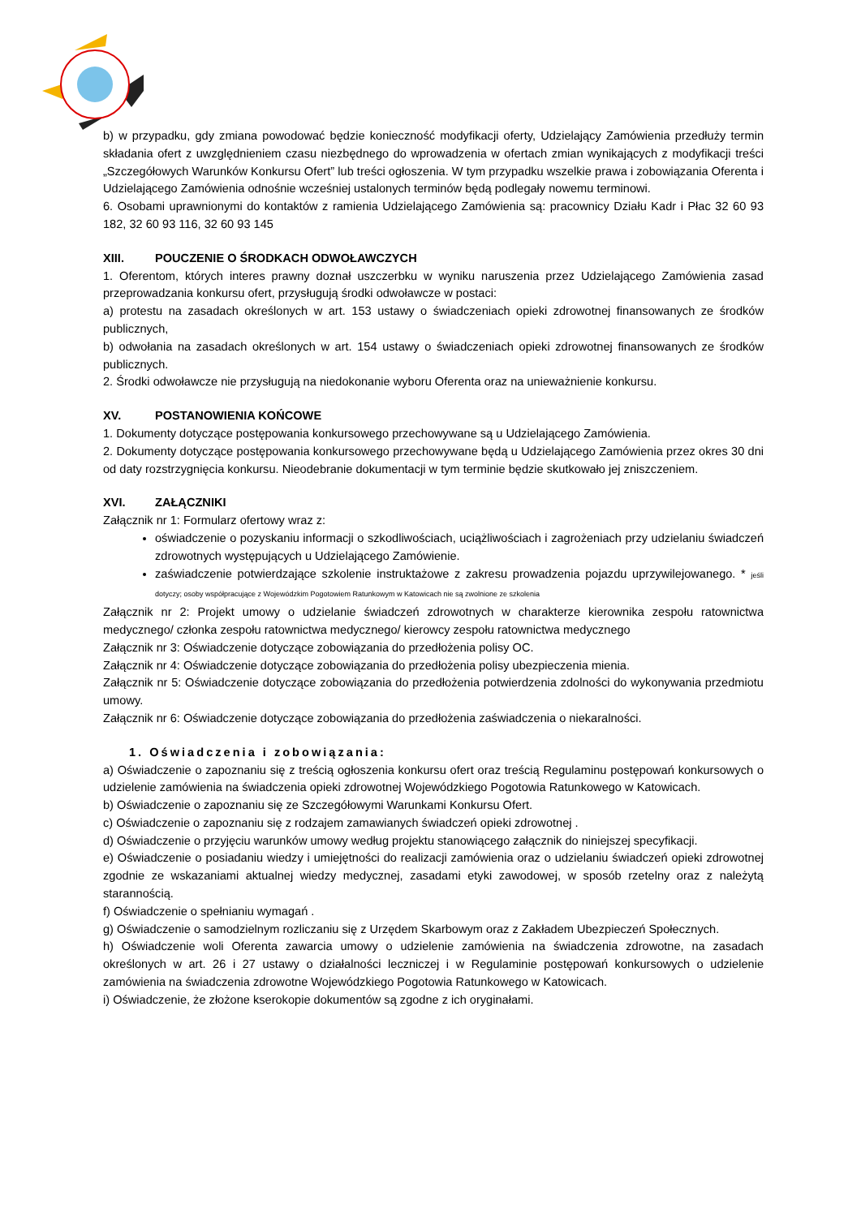b) w przypadku, gdy zmiana powodować będzie konieczność modyfikacji oferty, Udzielający Zamówienia przedłuży termin składania ofert z uwzględnieniem czasu niezbędnego do wprowadzenia w ofertach zmian wynikających z modyfikacji treści „Szczegółowych Warunków Konkursu Ofert” lub treści ogłoszenia. W tym przypadku wszelkie prawa i zobowiązania Oferenta i Udzielającego Zamówienia odnośnie wcześniej ustalonych terminów będą podlegały nowemu terminowi.
6. Osobami uprawnionymi do kontaktów z ramienia Udzielającego Zamówienia są: pracownicy Działu Kadr i Płac 32 60 93 182, 32 60 93 116, 32 60 93 145
XIII. POUCZENIE O ŚRODKACH ODWOŁAWCZYCH
1. Oferentom, których interes prawny doznał uszczerbku w wyniku naruszenia przez Udzielającego Zamówienia zasad przeprowadzania konkursu ofert, przysługują środki odwoławcze w postaci:
a) protestu na zasadach określonych w art. 153 ustawy o świadczeniach opieki zdrowotnej finansowanych ze środków publicznych,
b) odwołania na zasadach określonych w art. 154 ustawy o świadczeniach opieki zdrowotnej finansowanych ze środków publicznych.
2. Środki odwoławcze nie przysługują na niedokonanie wyboru Oferenta oraz na unieważnienie konkursu.
XV. POSTANOWIENIA KOŃCOWE
1. Dokumenty dotyczące postępowania konkursowego przechowywane są u Udzielającego Zamówienia.
2. Dokumenty dotyczące postępowania konkursowego przechowywane będą u Udzielającego Zamówienia przez okres 30 dni od daty rozstrzygnięcia konkursu. Nieodebranie dokumentacji w tym terminie będzie skutkowało jej zniszczeniem.
XVI. ZAŁĄCZNIKI
Załącznik nr 1: Formularz ofertowy wraz z:
oświadczenie o pozyskaniu informacji o szkodliwościach, uciążliwościach i zagrożeniach przy udzielaniu świadczeń zdrowotnych występujących u Udzielającego Zamówienie.
zaświadczenie potwierdzające szkolenie instruktażowe z zakresu prowadzenia pojazdu uprzywilejowanego. * jeśli dotyczy; osoby współpracujące z Wojewódzkim Pogotowiem Ratunkowym w Katowicach nie są zwolnione ze szkolenia
Załącznik nr 2: Projekt umowy o udzielanie świadczeń zdrowotnych w charakterze kierownika zespołu ratownictwa medycznego/ członka zespołu ratownictwa medycznego/ kierowcy zespołu ratownictwa medycznego
Załącznik nr 3: Oświadczenie dotyczące zobowiązania do przedłożenia polisy OC.
Załącznik nr 4: Oświadczenie dotyczące zobowiązania do przedłożenia polisy ubezpieczenia mienia.
Załącznik nr 5: Oświadczenie dotyczące zobowiązania do przedłożenia potwierdzenia zdolności do wykonywania przedmiotu umowy.
Załącznik nr 6: Oświadczenie dotyczące zobowiązania do przedłożenia zaświadczenia o niekaralności.
1. Oświadczenia i zobowiązania:
a) Oświadczenie o zapoznaniu się z treścią ogłoszenia konkursu ofert oraz treścią Regulaminu postępowań konkursowych o udzielenie zamówienia na świadczenia opieki zdrowotnej Wojewódzkiego Pogotowia Ratunkowego w Katowicach.
b) Oświadczenie o zapoznaniu się ze Szczegółowymi Warunkami Konkursu Ofert.
c) Oświadczenie o zapoznaniu się z rodzajem zamawianych świadczeń opieki zdrowotnej .
d) Oświadczenie o przyjęciu warunków umowy według projektu stanowiącego załącznik do niniejszej specyfikacji.
e) Oświadczenie o posiadaniu wiedzy i umiejętności do realizacji zamówienia oraz o udzielaniu świadczeń opieki zdrowotnej zgodnie ze wskazaniami aktualnej wiedzy medycznej, zasadami etyki zawodowej, w sposób rzetelny oraz z należytą starannością.
f) Oświadczenie o spełnianiu wymagań .
g) Oświadczenie o samodzielnym rozliczaniu się z Urzędem Skarbowym oraz z Zakładem Ubezpieczeń Społecznych.
h) Oświadczenie woli Oferenta zawarcia umowy o udzielenie zamówienia na świadczenia zdrowotne, na zasadach określonych w art. 26 i 27 ustawy o działalności leczniczej i w Regulaminie postępowań konkursowych o udzielenie zamówienia na świadczenia zdrowotne Wojewódzkiego Pogotowia Ratunkowego w Katowicach.
i) Oświadczenie, że złożone kserokopie dokumentów są zgodne z ich oryginałami.